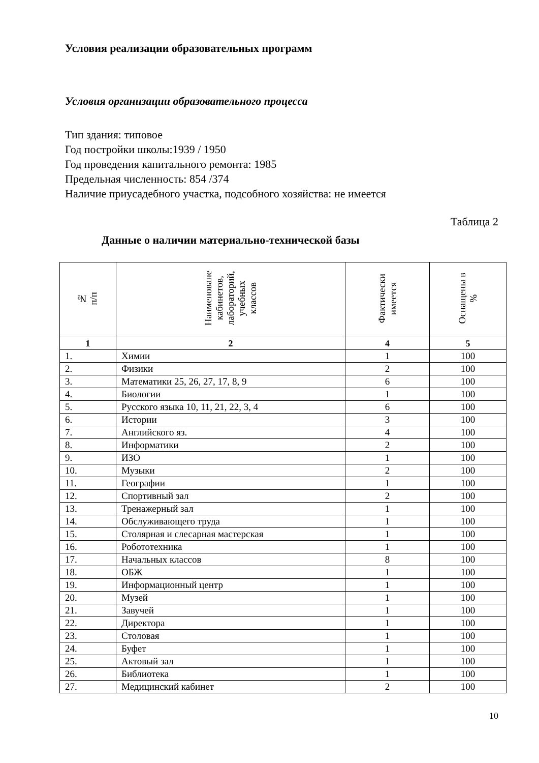Условия реализации образовательных программ
Условия организации образовательного процесса
Тип здания: типовое
Год постройки школы:1939 / 1950
Год проведения капитального ремонта: 1985
Предельная численность: 854 /374
Наличие приусадебного участка, подсобного хозяйства: не имеется
Таблица 2
Данные о наличии материально-технической базы
| № п/п | Наименоване кабинетов, лабораторий, учебных классов | Фактически имеется | Оснащены в % |
| --- | --- | --- | --- |
| 1 | 2 | 4 | 5 |
| 1. | Химии | 1 | 100 |
| 2. | Физики | 2 | 100 |
| 3. | Математики 25, 26, 27, 17, 8, 9 | 6 | 100 |
| 4. | Биологии | 1 | 100 |
| 5. | Русского языка 10, 11, 21, 22, 3, 4 | 6 | 100 |
| 6. | Истории | 3 | 100 |
| 7. | Английского яз. | 4 | 100 |
| 8. | Информатики | 2 | 100 |
| 9. | ИЗО | 1 | 100 |
| 10. | Музыки | 2 | 100 |
| 11. | Географии | 1 | 100 |
| 12. | Спортивный зал | 2 | 100 |
| 13. | Тренажерный зал | 1 | 100 |
| 14. | Обслуживающего труда | 1 | 100 |
| 15. | Столярная и слесарная мастерская | 1 | 100 |
| 16. | Робототехника | 1 | 100 |
| 17. | Начальных классов | 8 | 100 |
| 18. | ОБЖ | 1 | 100 |
| 19. | Информационный центр | 1 | 100 |
| 20. | Музей | 1 | 100 |
| 21. | Завучей | 1 | 100 |
| 22. | Директора | 1 | 100 |
| 23. | Столовая | 1 | 100 |
| 24. | Буфет | 1 | 100 |
| 25. | Актовый зал | 1 | 100 |
| 26. | Библиотека | 1 | 100 |
| 27. | Медицинский кабинет | 2 | 100 |
10